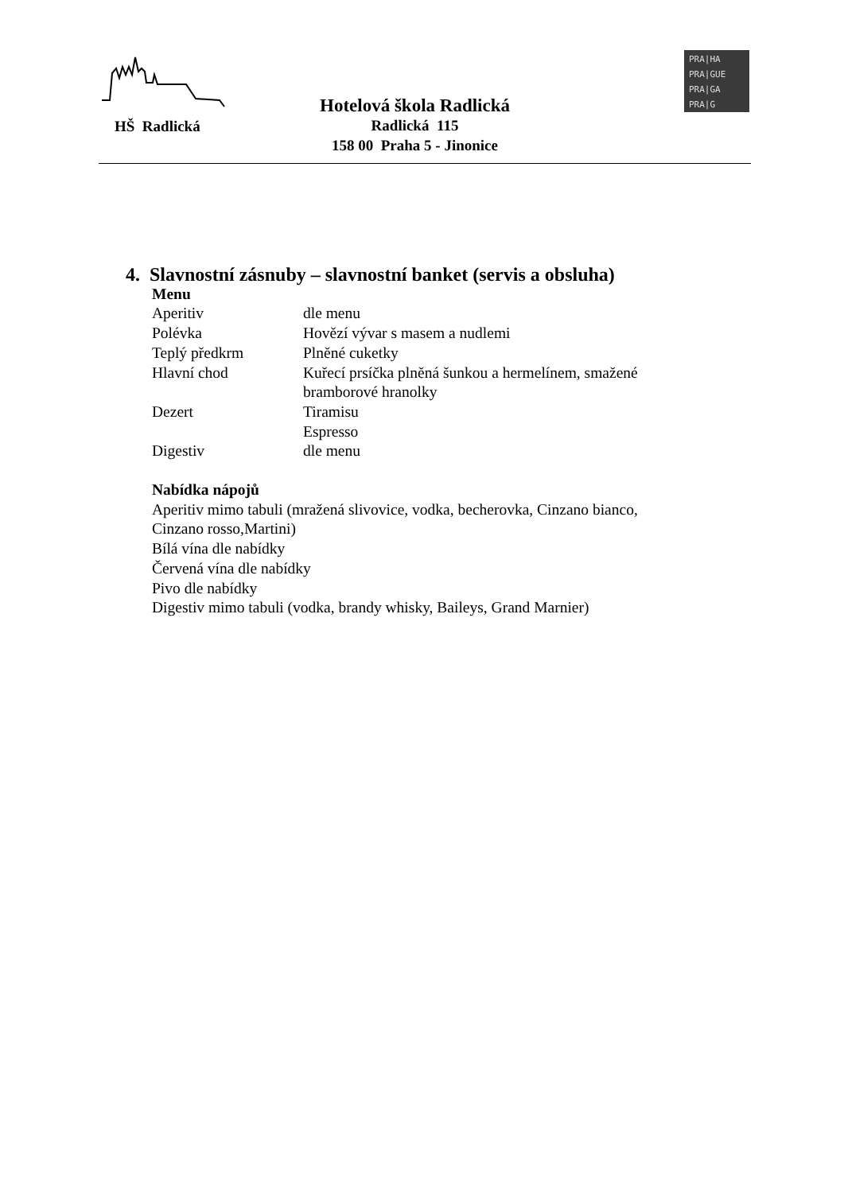HŠ Radlická
Hotelová škola Radlická
Radlická 115
158 00 Praha 5 - Jinonice
PRA|HA
PRA|GUE
PRA|GA
PRA|G
4. Slavnostní zásnuby – slavnostní banket (servis a obsluha)
Menu
| Aperitiv | dle menu |
| Polévka | Hovězí vývar s masem a nudlemi |
| Teplý předkrm | Plněné cuketky |
| Hlavní chod | Kuřecí prsíčka plněná šunkou a hermelínem, smažené bramborové hranolky |
| Dezert | Tiramisu Espresso |
| Digestiv | dle menu |
Nabídka nápojů
Aperitiv mimo tabuli (mražená slivovice, vodka, becherovka, Cinzano bianco,
Cinzano rosso,Martini)
Bílá vína dle nabídky
Červená vína dle nabídky
Pivo dle nabídky
Digestiv mimo tabuli (vodka, brandy whisky, Baileys, Grand Marnier)